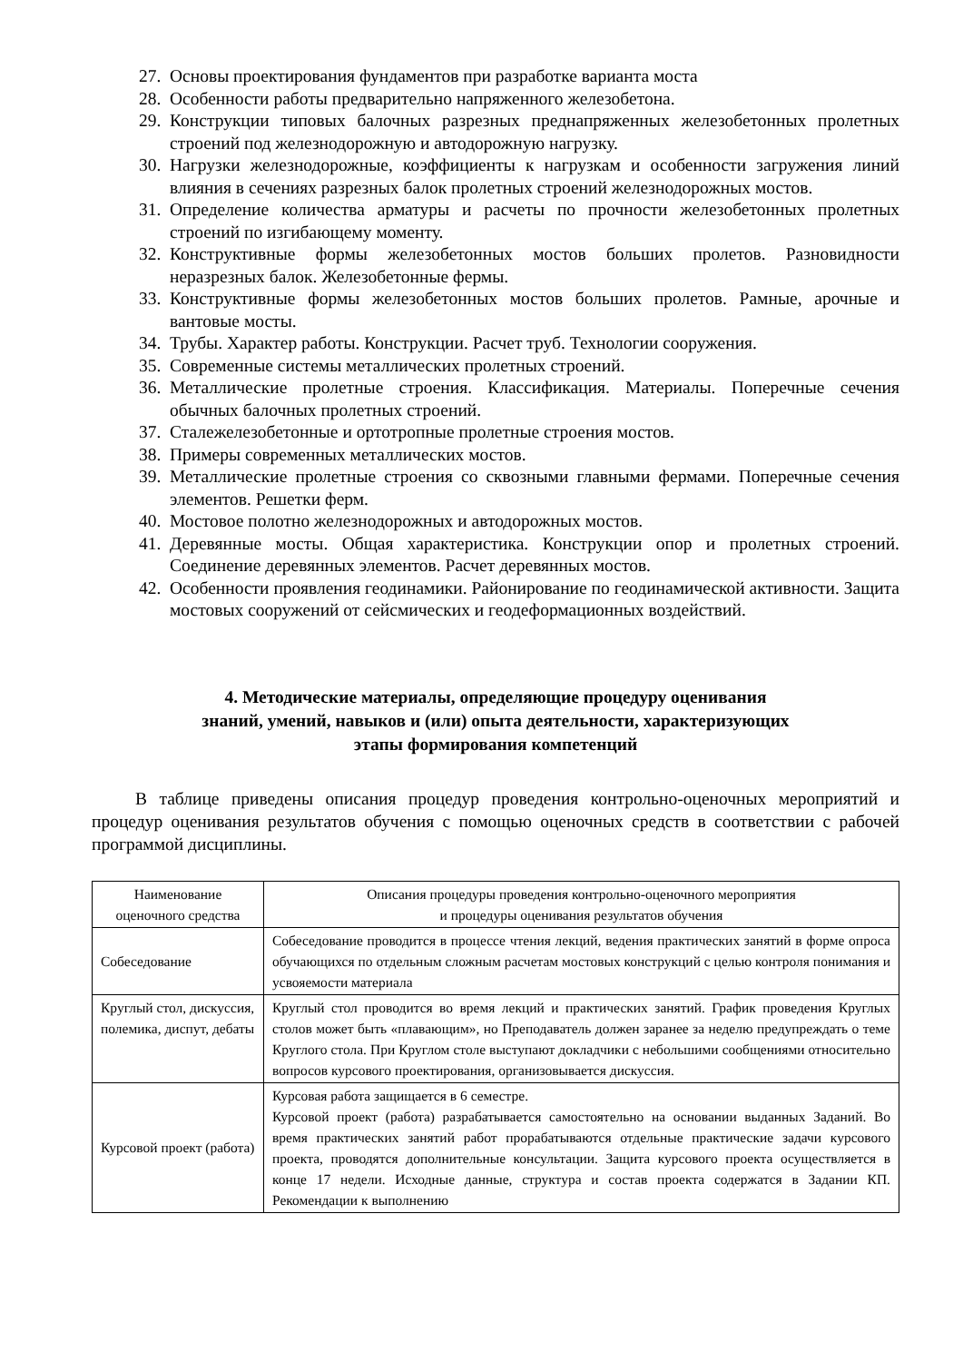27. Основы проектирования фундаментов при разработке варианта моста
28. Особенности работы предварительно напряженного железобетона.
29. Конструкции типовых балочных разрезных преднапряженных железобетонных пролетных строений под железнодорожную и автодорожную нагрузку.
30. Нагрузки железнодорожные, коэффициенты к нагрузкам и особенности загружения линий влияния в сечениях разрезных балок пролетных строений железнодорожных мостов.
31. Определение количества арматуры и расчеты по прочности железобетонных пролетных строений по изгибающему моменту.
32. Конструктивные формы железобетонных мостов больших пролетов. Разновидности неразрезных балок. Железобетонные фермы.
33. Конструктивные формы железобетонных мостов больших пролетов. Рамные, арочные и вантовые мосты.
34. Трубы. Характер работы. Конструкции. Расчет труб. Технологии сооружения.
35. Современные системы металлических пролетных строений.
36. Металлические пролетные строения. Классификация. Материалы. Поперечные сечения обычных балочных пролетных строений.
37. Сталежелезобетонные и ортотропные пролетные строения мостов.
38. Примеры современных металлических мостов.
39. Металлические пролетные строения со сквозными главными фермами. Поперечные сечения элементов. Решетки ферм.
40. Мостовое полотно железнодорожных и автодорожных мостов.
41. Деревянные мосты. Общая характеристика. Конструкции опор и пролетных строений. Соединение деревянных элементов. Расчет деревянных мостов.
42. Особенности проявления геодинамики. Районирование по геодинамической активности. Защита мостовых сооружений от сейсмических и геодеформационных воздействий.
4. Методические материалы, определяющие процедуру оценивания
знаний, умений, навыков и (или) опыта деятельности, характеризующих
этапы формирования компетенций
В таблице приведены описания процедур проведения контрольно-оценочных мероприятий и процедур оценивания результатов обучения с помощью оценочных средств в соответствии с рабочей программой дисциплины.
| Наименование оценочного средства | Описания процедуры проведения контрольно-оценочного мероприятия и процедуры оценивания результатов обучения |
| --- | --- |
| Собеседование | Собеседование проводится в процессе чтения лекций, ведения практических занятий в форме опроса обучающихся по отдельным сложным расчетам мостовых конструкций с целью контроля понимания и усвояемости материала |
| Круглый стол, дискуссия, полемика, диспут, дебаты | Круглый стол проводится во время лекций и практических занятий. График проведения Круглых столов может быть «плавающим», но Преподаватель должен заранее за неделю предупреждать о теме Круглого стола. При Круглом столе выступают докладчики с небольшими сообщениями относительно вопросов курсового проектирования, организовывается дискуссия. |
| Курсовой проект (работа) | Курсовая работа защищается в 6 семестре. Курсовой проект (работа) разрабатывается самостоятельно на основании выданных Заданий. Во время практических занятий работ прорабатываются отдельные практические задачи курсового проекта, проводятся дополнительные консультации. Защита курсового проекта осуществляется в конце 17 недели. Исходные данные, структура и состав проекта содержатся в Задании КП. Рекомендации к выполнению |